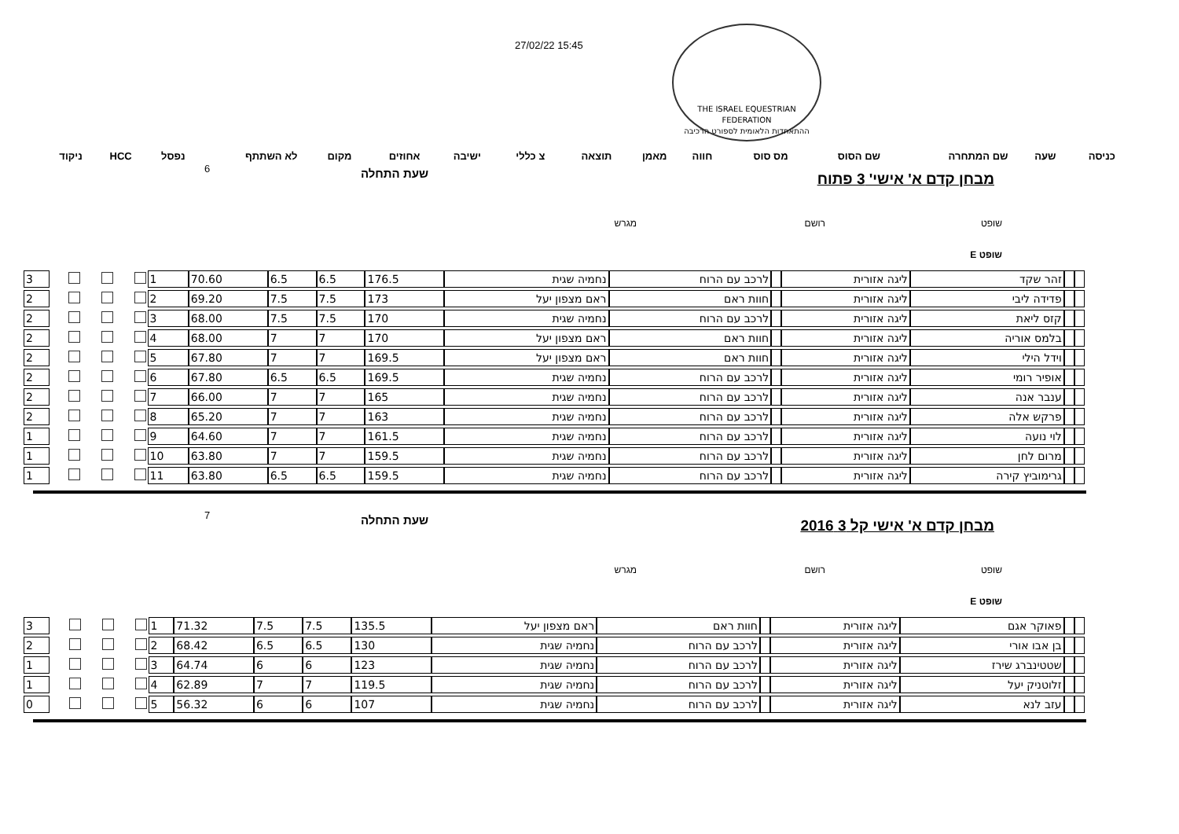27/02/22 15:45
THE ISRAEL EQUESTRIAN FEDERATION
ההתאחדות הלאומית לספורט הרכיבה
| כניסה | שעה | שם המתחרה | שם הסוס | מס סוס | חווה | מאמן | תוצאה | צ כללי | ישיבה | אחוזים | מקום | לא השתתף | נפסל | HCC | ניקוד |
מבחן קדם א' אישי' 3 פתוח שעת התחלה 6
שופט רושם מגרש
שופט E
| | | זהר שקד | ליגה אזורית | | לרכב עם הרוח | נחמיה שגית | 176.5 | 6.5 | 6.5 | 70.60 | 1 | | | | 3 |
| | | פדידה ליבי | ליגה אזורית | | חוות ראם | ראם מצפון יעל | 173 | 7.5 | 7.5 | 69.20 | 2 | | | | 2 |
| | | קזס ליאת | ליגה אזורית | | לרכב עם הרוח | נחמיה שגית | 170 | 7.5 | 7.5 | 68.00 | 3 | | | | 2 |
| | | בלמס אוריה | ליגה אזורית | | חוות ראם | ראם מצפון יעל | 170 | 7 | 7 | 68.00 | 4 | | | | 2 |
| | | וידל הילי | ליגה אזורית | | חוות ראם | ראם מצפון יעל | 169.5 | 7 | 7 | 67.80 | 5 | | | | 2 |
| | | אופיר רומי | ליגה אזורית | | לרכב עם הרוח | נחמיה שגית | 169.5 | 6.5 | 6.5 | 67.80 | 6 | | | | 2 |
| | | ענבר אנה | ליגה אזורית | | לרכב עם הרוח | נחמיה שגית | 165 | 7 | 7 | 66.00 | 7 | | | | 2 |
| | | פרקש אלה | ליגה אזורית | | לרכב עם הרוח | נחמיה שגית | 163 | 7 | 7 | 65.20 | 8 | | | | 2 |
| | | לוי נועה | ליגה אזורית | | לרכב עם הרוח | נחמיה שגית | 161.5 | 7 | 7 | 64.60 | 9 | | | | 1 |
| | | מרום לחן | ליגה אזורית | | לרכב עם הרוח | נחמיה שגית | 159.5 | 7 | 7 | 63.80 | 10 | | | | 1 |
| | | גרימוביץ קירה | ליגה אזורית | | לרכב עם הרוח | נחמיה שגית | 159.5 | 6.5 | 6.5 | 63.80 | 11 | | | | 1 |
מבחן קדם א' אישי קל 3 2016 שעת התחלה 7
שופט רושם מגרש
שופט E
| | | פאוקר אגם | ליגה אזורית | | חוות ראם | ראם מצפון יעל | 135.5 | 7.5 | 7.5 | 71.32 | 1 | | | | 3 |
| | | בן אבו אורי | ליגה אזורית | | לרכב עם הרוח | נחמיה שגית | 130 | 6.5 | 6.5 | 68.42 | 2 | | | | 2 |
| | | שטטינברג שירז | ליגה אזורית | | לרכב עם הרוח | נחמיה שגית | 123 | 6 | 6 | 64.74 | 3 | | | | 1 |
| | | זלוטניק יעל | ליגה אזורית | | לרכב עם הרוח | נחמיה שגית | 119.5 | 7 | 7 | 62.89 | 4 | | | | 1 |
| | | עזב לנא | ליגה אזורית | | לרכב עם הרוח | נחמיה שגית | 107 | 6 | 6 | 56.32 | 5 | | | | 0 |